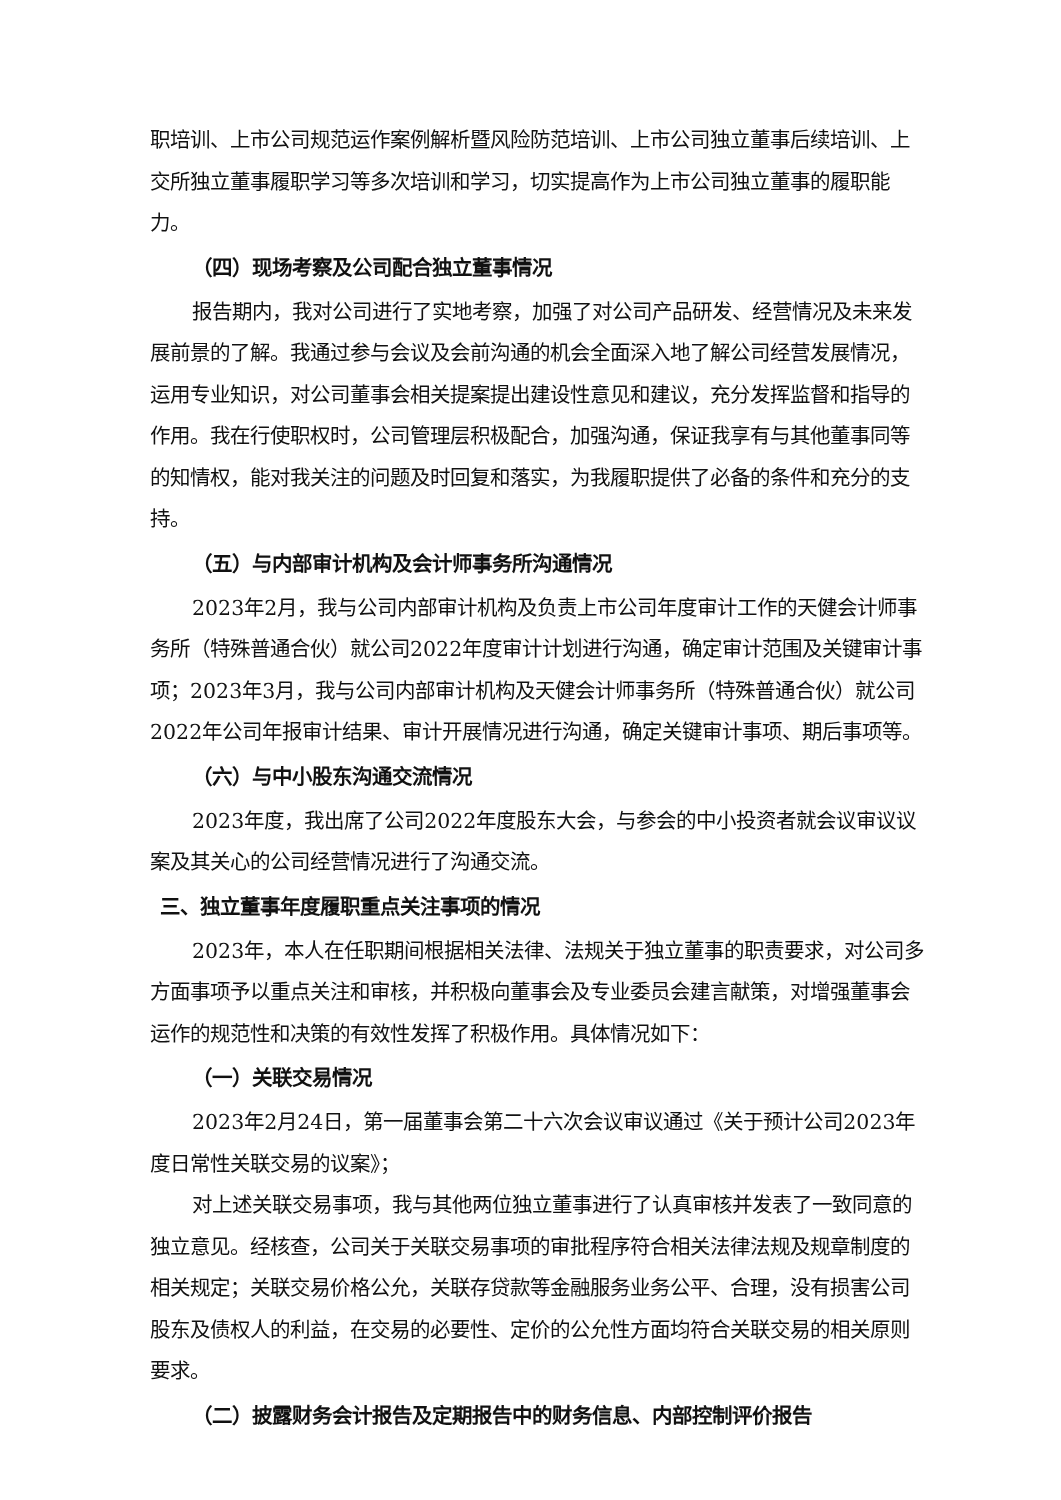职培训、上市公司规范运作案例解析暨风险防范培训、上市公司独立董事后续培训、上交所独立董事履职学习等多次培训和学习，切实提高作为上市公司独立董事的履职能力。
（四）现场考察及公司配合独立董事情况
报告期内，我对公司进行了实地考察，加强了对公司产品研发、经营情况及未来发展前景的了解。我通过参与会议及会前沟通的机会全面深入地了解公司经营发展情况，运用专业知识，对公司董事会相关提案提出建设性意见和建议，充分发挥监督和指导的作用。我在行使职权时，公司管理层积极配合，加强沟通，保证我享有与其他董事同等的知情权，能对我关注的问题及时回复和落实，为我履职提供了必备的条件和充分的支持。
（五）与内部审计机构及会计师事务所沟通情况
2023年2月，我与公司内部审计机构及负责上市公司年度审计工作的天健会计师事务所（特殊普通合伙）就公司2022年度审计计划进行沟通，确定审计范围及关键审计事项；2023年3月，我与公司内部审计机构及天健会计师事务所（特殊普通合伙）就公司2022年公司年报审计结果、审计开展情况进行沟通，确定关键审计事项、期后事项等。
（六）与中小股东沟通交流情况
2023年度，我出席了公司2022年度股东大会，与参会的中小投资者就会议审议议案及其关心的公司经营情况进行了沟通交流。
三、独立董事年度履职重点关注事项的情况
2023年，本人在任职期间根据相关法律、法规关于独立董事的职责要求，对公司多方面事项予以重点关注和审核，并积极向董事会及专业委员会建言献策，对增强董事会运作的规范性和决策的有效性发挥了积极作用。具体情况如下：
（一）关联交易情况
2023年2月24日，第一届董事会第二十六次会议审议通过《关于预计公司2023年度日常性关联交易的议案》；
对上述关联交易事项，我与其他两位独立董事进行了认真审核并发表了一致同意的独立意见。经核查，公司关于关联交易事项的审批程序符合相关法律法规及规章制度的相关规定；关联交易价格公允，关联存贷款等金融服务业务公平、合理，没有损害公司股东及债权人的利益，在交易的必要性、定价的公允性方面均符合关联交易的相关原则要求。
（二）披露财务会计报告及定期报告中的财务信息、内部控制评价报告